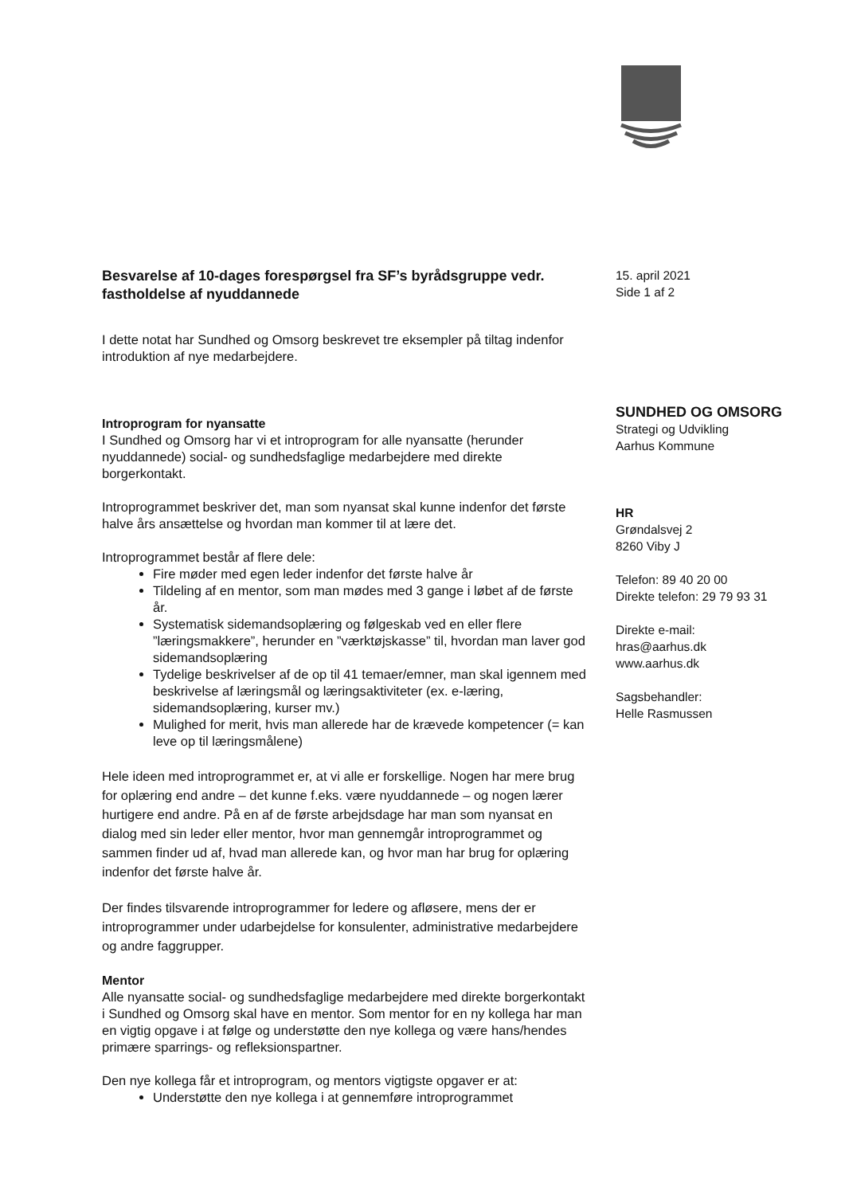Besvarelse af 10-dages forespørgsel fra SF’s byrådsgruppe vedr. fastholdelse af nyuddannede
I dette notat har Sundhed og Omsorg beskrevet tre eksempler på tiltag indenfor introduktion af nye medarbejdere.
Introprogram for nyansatte
I Sundhed og Omsorg har vi et introprogram for alle nyansatte (herunder nyuddannede) social- og sundhedsfaglige medarbejdere med direkte borgerkontakt.
Introprogrammet beskriver det, man som nyansat skal kunne indenfor det første halve års ansættelse og hvordan man kommer til at lære det.
Introprogrammet består af flere dele:
Fire møder med egen leder indenfor det første halve år
Tildeling af en mentor, som man mødes med 3 gange i løbet af de første år.
Systematisk sidemandsoplæring og følgeskab ved en eller flere ”læringsmakkere”, herunder en ”værktøjskasse” til, hvordan man laver god sidemandsoplæring
Tydelige beskrivelser af de op til 41 temaer/emner, man skal igennem med beskrivelse af læringsmål og læringsaktiviteter (ex. e-læring, sidemandsoplæring, kurser mv.)
Mulighed for merit, hvis man allerede har de krævede kompetencer (= kan leve op til læringsmålene)
Hele ideen med introprogrammet er, at vi alle er forskellige. Nogen har mere brug for oplæring end andre – det kunne f.eks. være nyuddannede – og nogen lærer hurtigere end andre. På en af de første arbejdsdage har man som nyansat en dialog med sin leder eller mentor, hvor man gennemgår introprogrammet og sammen finder ud af, hvad man allerede kan, og hvor man har brug for oplæring indenfor det første halve år.
Der findes tilsvarende introprogrammer for ledere og afløsere, mens der er introprogrammer under udarbejdelse for konsulenter, administrative medarbejdere og andre faggrupper.
Mentor
Alle nyansatte social- og sundhedsfaglige medarbejdere med direkte borgerkontakt i Sundhed og Omsorg skal have en mentor. Som mentor for en ny kollega har man en vigtig opgave i at følge og understøtte den nye kollega og være hans/hendes primære sparrings- og refleksionspartner.
Den nye kollega får et introprogram, og mentors vigtigste opgaver er at:
Understøtte den nye kollega i at gennemføre introprogrammet
15. april 2021
Side 1 af 2
SUNDHED OG OMSORG
Strategi og Udvikling
Aarhus Kommune
HR
Grøndalsvej 2
8260 Viby J
Telefon: 89 40 20 00
Direkte telefon: 29 79 93 31
Direkte e-mail:
hras@aarhus.dk
www.aarhus.dk
Sagsbehandler:
Helle Rasmussen